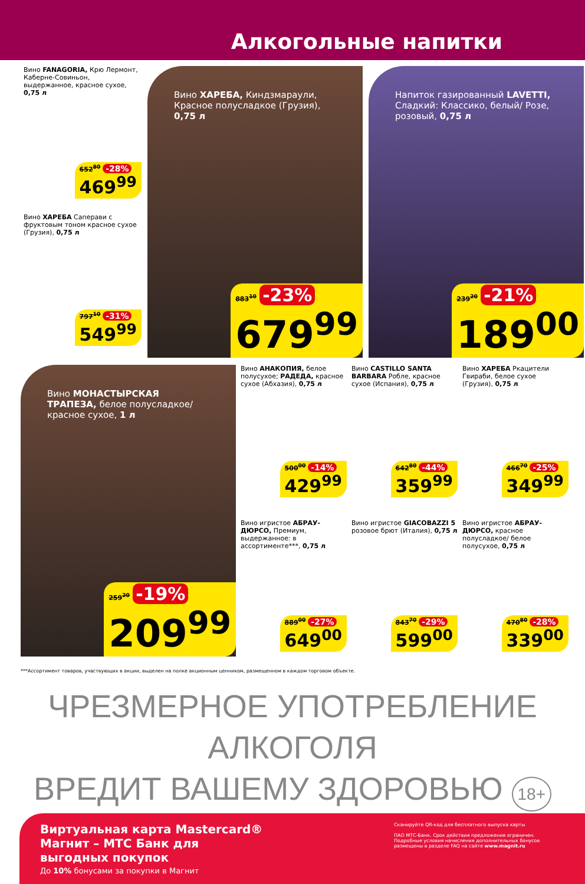Алкогольные напитки
Вино FANAGORIA, Крю Лермонт, Каберне-Совиньон, выдержанное, красное сухое, 0,75 л
652<sup>80</sup> -28%
469<sup>99</sup>
Вино ХАРЕБА Саперави с фруктовым тоном красное сухое (Грузия), 0,75 л
797<sup>10</sup> -31%
549<sup>99</sup>
Вино ХАРЕБА, Киндзмараули, Красное полусладкое (Грузия), 0,75 л
883<sup>10</sup> -23%
679<sup>99</sup>
Напиток газированный LAVETTI, Сладкий: Классико, белый/ Розе, розовый, 0,75 л
239<sup>20</sup> -21%
189<sup>00</sup>
Вино МОНАСТЫРСКАЯ ТРАПЕЗА, белое полусладкое/ красное сухое, 1 л
259<sup>20</sup> -19%
209<sup>99</sup>
Вино АНАКОПИЯ, белое полусухое; РАДЕДА, красное сухое (Абхазия), 0,75 л
500<sup>00</sup> -14%
429<sup>99</sup>
Вино CASTILLO SANTA BARBARA Робле, красное сухое (Испания), 0,75 л
642<sup>80</sup> -44%
359<sup>99</sup>
Вино ХАРЕБА Ркацители Гвираби, белое сухое (Грузия), 0,75 л
466<sup>70</sup> -25%
349<sup>99</sup>
Вино игристое АБРАУ-ДЮРСО, Премиум, выдержанное: в ассортименте***, 0,75 л
889<sup>00</sup> -27%
649<sup>00</sup>
Вино игристое GIACOBAZZI 5 розовое брют (Италия), 0,75 л
843<sup>70</sup> -29%
599<sup>00</sup>
Вино игристое АБРАУ-ДЮРСО, красное полусладкое/ белое полусухое, 0,75 л
470<sup>80</sup> -28%
339<sup>00</sup>
***Ассортимент товаров, участвующих в акции, выделен на полке акционным ценником, размещенном в каждом торговом объекте.
ЧРЕЗМЕРНОЕ УПОТРЕБЛЕНИЕ АЛКОГОЛЯ
ВРЕДИТ ВАШЕМУ ЗДОРОВЬЮ 18+
Виртуальная карта Mastercard® Магнит – МТС Банк для выгодных покупок
До 10% бонусами за покупки в Магнит
Сканируйте QR-код для бесплатного выпуска карты
ПАО МТС-Банк. Срок действия предложения ограничен. Подробные условия начисления дополнительных бонусов размещены в разделе FAQ на сайте www.magnit.ru